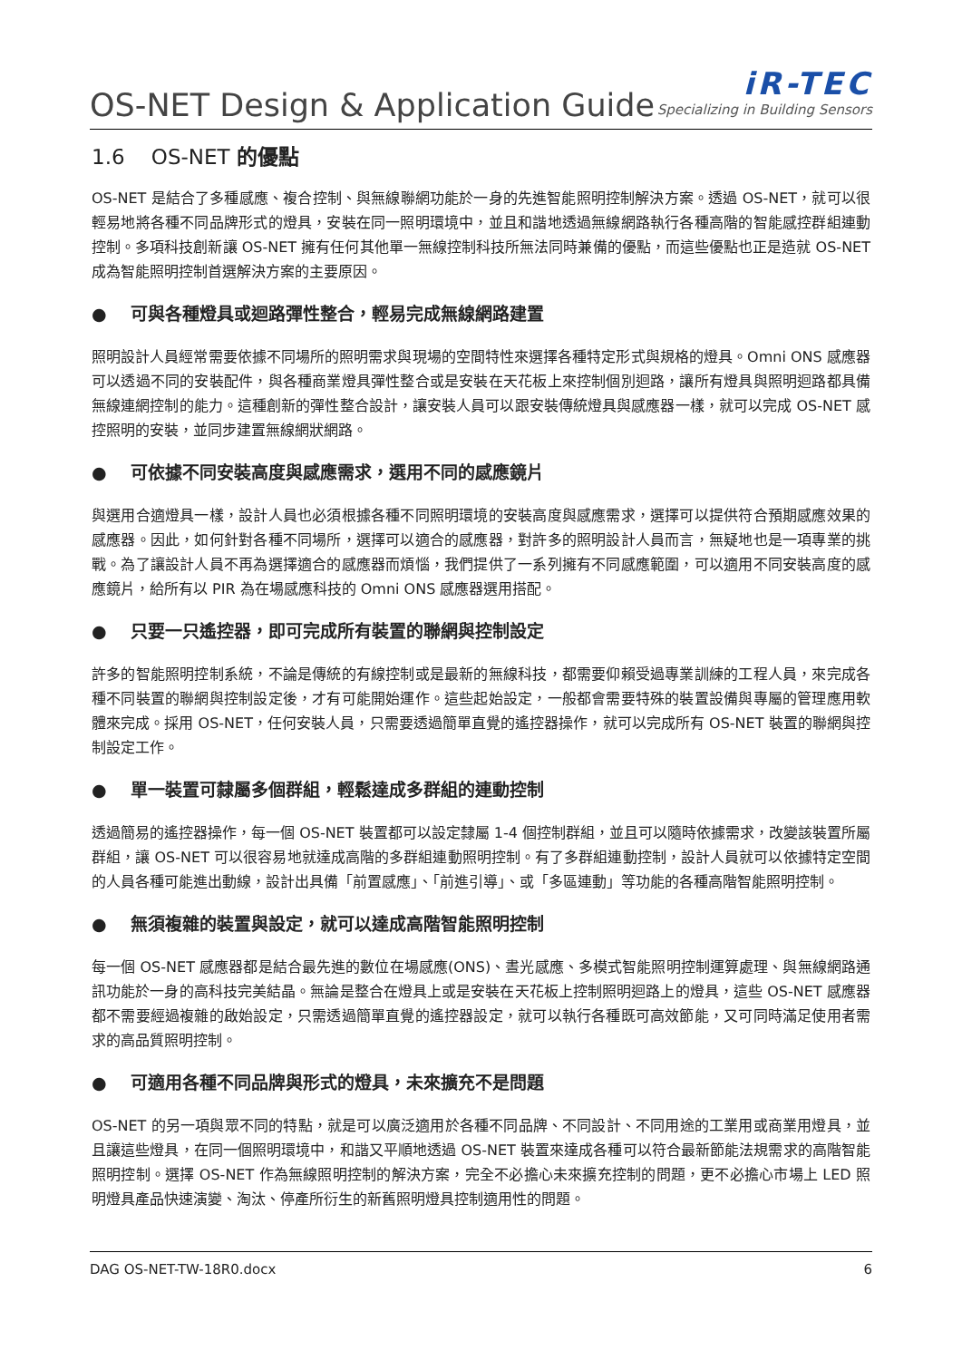OS-NET Design & Application Guide
iR-TEC
Specializing in Building Sensors
1.6 OS-NET 的優點
OS-NET 是結合了多種感應、複合控制、與無線聯網功能於一身的先進智能照明控制解決方案。透過 OS-NET，就可以很輕易地將各種不同品牌形式的燈具，安裝在同一照明環境中，並且和諧地透過無線網路執行各種高階的智能感控群組連動控制。多項科技創新讓 OS-NET 擁有任何其他單一無線控制科技所無法同時兼備的優點，而這些優點也正是造就 OS-NET 成為智能照明控制首選解決方案的主要原因。
● 可與各種燈具或迴路彈性整合，輕易完成無線網路建置
照明設計人員經常需要依據不同場所的照明需求與現場的空間特性來選擇各種特定形式與規格的燈具。Omni ONS 感應器可以透過不同的安裝配件，與各種商業燈具彈性整合或是安裝在天花板上來控制個別迴路，讓所有燈具與照明迴路都具備無線連網控制的能力。這種創新的彈性整合設計，讓安裝人員可以跟安裝傳統燈具與感應器一樣，就可以完成 OS-NET 感控照明的安裝，並同步建置無線網狀網路。
● 可依據不同安裝高度與感應需求，選用不同的感應鏡片
與選用合適燈具一樣，設計人員也必須根據各種不同照明環境的安裝高度與感應需求，選擇可以提供符合預期感應效果的感應器。因此，如何針對各種不同場所，選擇可以適合的感應器，對許多的照明設計人員而言，無疑地也是一項專業的挑戰。為了讓設計人員不再為選擇適合的感應器而煩惱，我們提供了一系列擁有不同感應範圍，可以適用不同安裝高度的感應鏡片，給所有以 PIR 為在場感應科技的 Omni ONS 感應器選用搭配。
● 只要一只遙控器，即可完成所有裝置的聯網與控制設定
許多的智能照明控制系統，不論是傳統的有線控制或是最新的無線科技，都需要仰賴受過專業訓練的工程人員，來完成各種不同裝置的聯網與控制設定後，才有可能開始運作。這些起始設定，一般都會需要特殊的裝置設備與專屬的管理應用軟體來完成。採用 OS-NET，任何安裝人員，只需要透過簡單直覺的遙控器操作，就可以完成所有 OS-NET 裝置的聯網與控制設定工作。
● 單一裝置可隸屬多個群組，輕鬆達成多群組的連動控制
透過簡易的遙控器操作，每一個 OS-NET 裝置都可以設定隸屬 1-4 個控制群組，並且可以隨時依據需求，改變該裝置所屬群組，讓 OS-NET 可以很容易地就達成高階的多群組連動照明控制。有了多群組連動控制，設計人員就可以依據特定空間的人員各種可能進出動線，設計出具備「前置感應」、「前進引導」、或「多區連動」等功能的各種高階智能照明控制。
● 無須複雜的裝置與設定，就可以達成高階智能照明控制
每一個 OS-NET 感應器都是結合最先進的數位在場感應(ONS)、晝光感應、多模式智能照明控制運算處理、與無線網路通訊功能於一身的高科技完美結晶。無論是整合在燈具上或是安裝在天花板上控制照明迴路上的燈具，這些 OS-NET 感應器都不需要經過複雜的啟始設定，只需透過簡單直覺的遙控器設定，就可以執行各種既可高效節能，又可同時滿足使用者需求的高品質照明控制。
● 可適用各種不同品牌與形式的燈具，未來擴充不是問題
OS-NET 的另一項與眾不同的特點，就是可以廣泛適用於各種不同品牌、不同設計、不同用途的工業用或商業用燈具，並且讓這些燈具，在同一個照明環境中，和諧又平順地透過 OS-NET 裝置來達成各種可以符合最新節能法規需求的高階智能照明控制。選擇 OS-NET 作為無線照明控制的解決方案，完全不必擔心未來擴充控制的問題，更不必擔心市場上 LED 照明燈具產品快速演變、淘汰、停產所衍生的新舊照明燈具控制適用性的問題。
DAG OS-NET-TW-18R0.docx 6